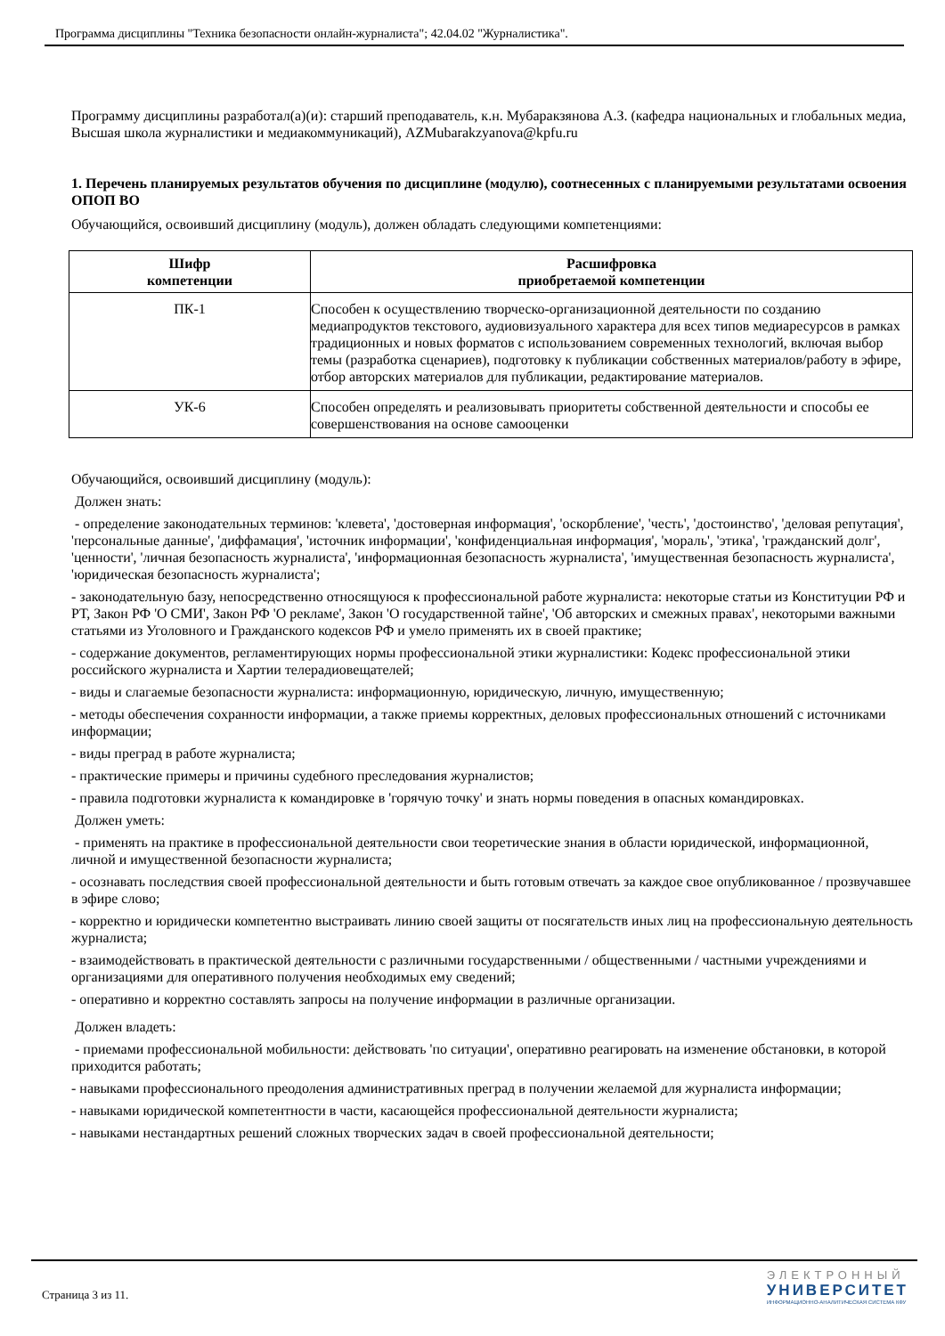Программа дисциплины "Техника безопасности онлайн-журналиста"; 42.04.02 "Журналистика".
Программу дисциплины разработал(а)(и): старший преподаватель, к.н. Мубаракзянова А.З. (кафедра национальных и глобальных медиа, Высшая школа журналистики и медиакоммуникаций), AZMubarakzyanova@kpfu.ru
1. Перечень планируемых результатов обучения по дисциплине (модулю), соотнесенных с планируемыми результатами освоения ОПОП ВО
Обучающийся, освоивший дисциплину (модуль), должен обладать следующими компетенциями:
| Шифр компетенции | Расшифровка приобретаемой компетенции |
| --- | --- |
| ПК-1 | Способен к осуществлению творческо-организационной деятельности по созданию медиапродуктов текстового, аудиовизуального характера для всех типов медиаресурсов в рамках традиционных и новых форматов с использованием современных технологий, включая выбор темы (разработка сценариев), подготовку к публикации собственных материалов/работу в эфире, отбор авторских материалов для публикации, редактирование материалов. |
| УК-6 | Способен определять и реализовывать приоритеты собственной деятельности и способы ее совершенствования на основе самооценки |
Обучающийся, освоивший дисциплину (модуль):
Должен знать:
- определение законодательных терминов: 'клевета', 'достоверная информация', 'оскорбление', 'честь', 'достоинство', 'деловая репутация', 'персональные данные', 'диффамация', 'источник информации', 'конфиденциальная информация', 'мораль', 'этика', 'гражданский долг', 'ценности', 'личная безопасность журналиста', 'информационная безопасность журналиста', 'имущественная безопасность журналиста', 'юридическая безопасность журналиста';
- законодательную базу, непосредственно относящуюся к профессиональной работе журналиста: некоторые статьи из Конституции РФ и РТ, Закон РФ 'О СМИ', Закон РФ 'О рекламе', Закон 'О государственной тайне', 'Об авторских и смежных правах', некоторыми важными статьями из Уголовного и Гражданского кодексов РФ и умело применять их в своей практике;
- содержание документов, регламентирующих нормы профессиональной этики журналистики: Кодекс профессиональной этики российского журналиста и Хартии телерадиовещателей;
- виды и слагаемые безопасности журналиста: информационную, юридическую, личную, имущественную;
- методы обеспечения сохранности информации, а также приемы корректных, деловых профессиональных отношений с источниками информации;
- виды преград в работе журналиста;
- практические примеры и причины судебного преследования журналистов;
- правила подготовки журналиста к командировке в 'горячую точку' и знать нормы поведения в опасных командировках.
Должен уметь:
- применять на практике в профессиональной деятельности свои теоретические знания в области юридической, информационной, личной и имущественной безопасности журналиста;
- осознавать последствия своей профессиональной деятельности и быть готовым отвечать за каждое свое опубликованное / прозвучавшее в эфире слово;
- корректно и юридически компетентно выстраивать линию своей защиты от посягательств иных лиц на профессиональную деятельность журналиста;
- взаимодействовать в практической деятельности с различными государственными / общественными / частными учреждениями и организациями для оперативного получения необходимых ему сведений;
- оперативно и корректно составлять запросы на получение информации в различные организации.
Должен владеть:
- приемами профессиональной мобильности: действовать 'по ситуации', оперативно реагировать на изменение обстановки, в которой приходится работать;
- навыками профессионального преодоления административных преград в получении желаемой для журналиста информации;
- навыками юридической компетентности в части, касающейся профессиональной деятельности журналиста;
- навыками нестандартных решений сложных творческих задач в своей профессиональной деятельности;
Страница 3 из 11.
ЭЛЕКТРОННЫЙ
УНИВЕРСИТЕТ
ИНФОРМАЦИОННО-АНАЛИТИЧЕСКАЯ СИСТЕМА КФУ